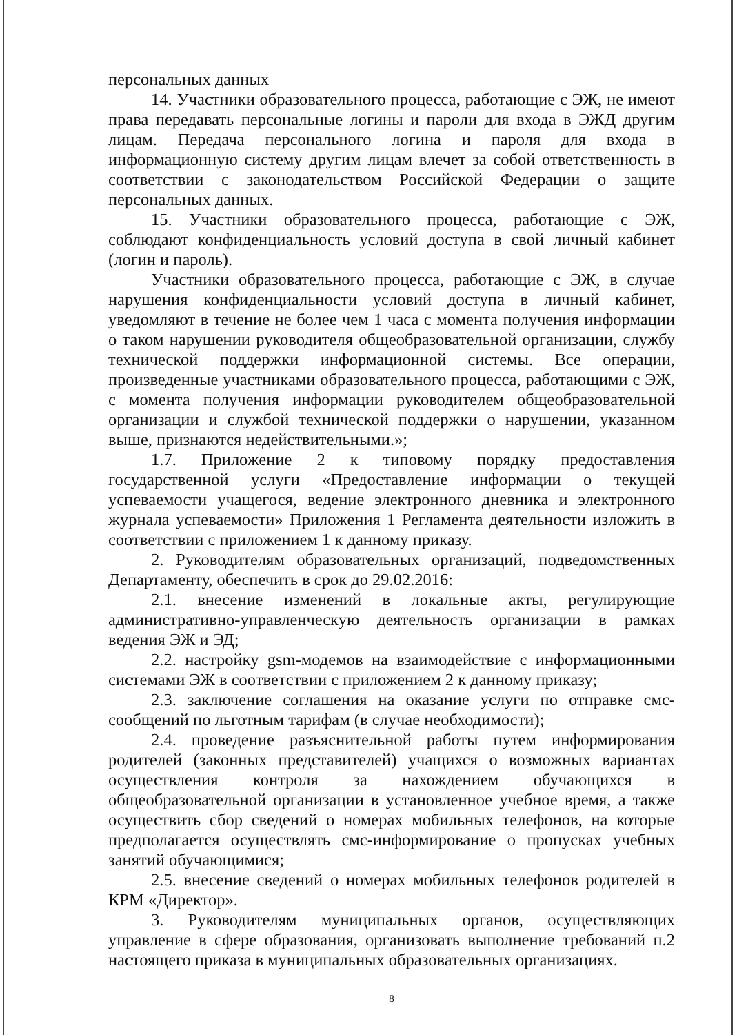персональных данных
14. Участники образовательного процесса, работающие с ЭЖ, не имеют права передавать персональные логины и пароли для входа в ЭЖД другим лицам. Передача персонального логина и пароля для входа в информационную систему другим лицам влечет за собой ответственность в соответствии с законодательством Российской Федерации о защите персональных данных.
15. Участники образовательного процесса, работающие с ЭЖ, соблюдают конфиденциальность условий доступа в свой личный кабинет (логин и пароль).
Участники образовательного процесса, работающие с ЭЖ, в случае нарушения конфиденциальности условий доступа в личный кабинет, уведомляют в течение не более чем 1 часа с момента получения информации о таком нарушении руководителя общеобразовательной организации, службу технической поддержки информационной системы. Все операции, произведенные участниками образовательного процесса, работающими с ЭЖ, с момента получения информации руководителем общеобразовательной организации и службой технической поддержки о нарушении, указанном выше, признаются недействительными.»;
1.7. Приложение 2 к типовому порядку предоставления государственной услуги «Предоставление информации о текущей успеваемости учащегося, ведение электронного дневника и электронного журнала успеваемости» Приложения 1 Регламента деятельности изложить в соответствии с приложением 1 к данному приказу.
2. Руководителям образовательных организаций, подведомственных Департаменту, обеспечить в срок до 29.02.2016:
2.1. внесение изменений в локальные акты, регулирующие административно-управленческую деятельность организации в рамках ведения ЭЖ и ЭД;
2.2. настройку gsm-модемов на взаимодействие с информационными системами ЭЖ в соответствии с приложением 2 к данному приказу;
2.3. заключение соглашения на оказание услуги по отправке смс-сообщений по льготным тарифам (в случае необходимости);
2.4. проведение разъяснительной работы путем информирования родителей (законных представителей) учащихся о возможных вариантах осуществления контроля за нахождением обучающихся в общеобразовательной организации в установленное учебное время, а также осуществить сбор сведений о номерах мобильных телефонов, на которые предполагается осуществлять смс-информирование о пропусках учебных занятий обучающимися;
2.5. внесение сведений о номерах мобильных телефонов родителей в КРМ «Директор».
3. Руководителям муниципальных органов, осуществляющих управление в сфере образования, организовать выполнение требований п.2 настоящего приказа в муниципальных образовательных организациях.
8